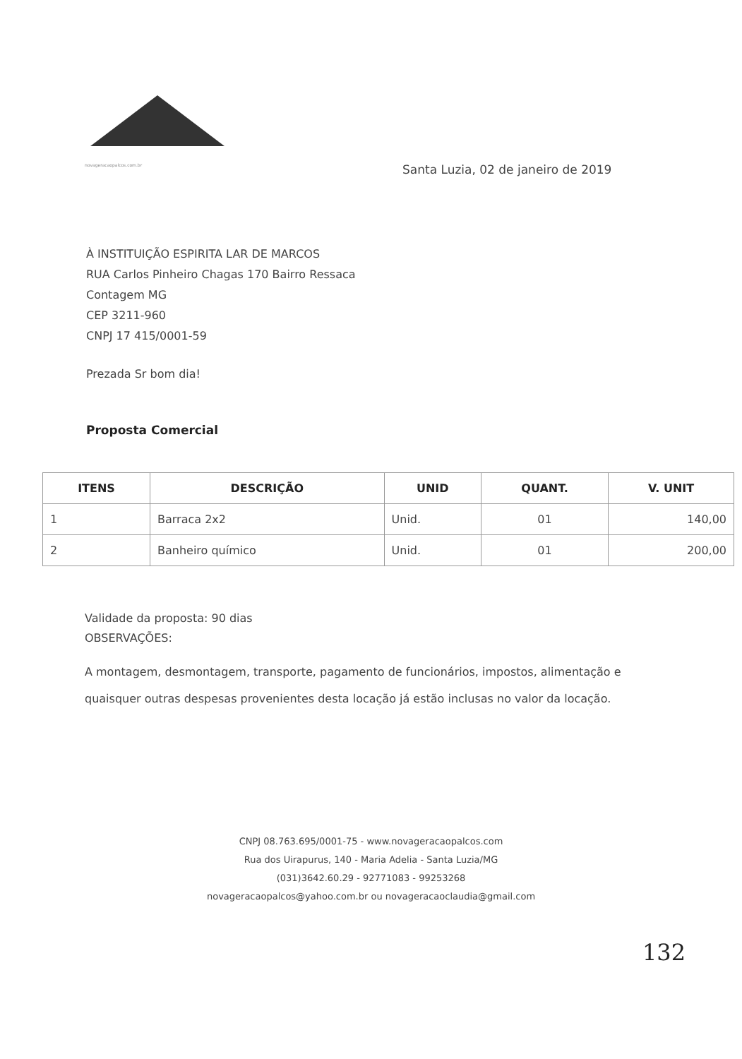novageracaopalcos.com.br
Santa Luzia, 02 de janeiro de 2019
À INSTITUIÇÃO ESPIRITA LAR DE MARCOS
RUA Carlos Pinheiro Chagas 170 Bairro Ressaca
Contagem MG
CEP 3211-960
CNPJ 17 415/0001-59
Prezada Sr bom dia!
Proposta Comercial
| ITENS | DESCRIÇÃO | UNID | QUANT. | V. UNIT |
| --- | --- | --- | --- | --- |
| 1 | Barraca 2x2 | Unid. | 01 | 140,00 |
| 2 | Banheiro químico | Unid. | 01 | 200,00 |
Validade da proposta: 90 dias
OBSERVAÇÕES:
A montagem, desmontagem, transporte, pagamento de funcionários, impostos, alimentação e quaisquer outras despesas provenientes desta locação já estão inclusas no valor da locação.
CNPJ 08.763.695/0001-75 - www.novageracaopalcos.com
Rua dos Uirapurus, 140 - Maria Adelia - Santa Luzia/MG
(031)3642.60.29 - 92771083 - 99253268
novageracaopalcos@yahoo.com.br ou novageracaoclaudia@gmail.com
132